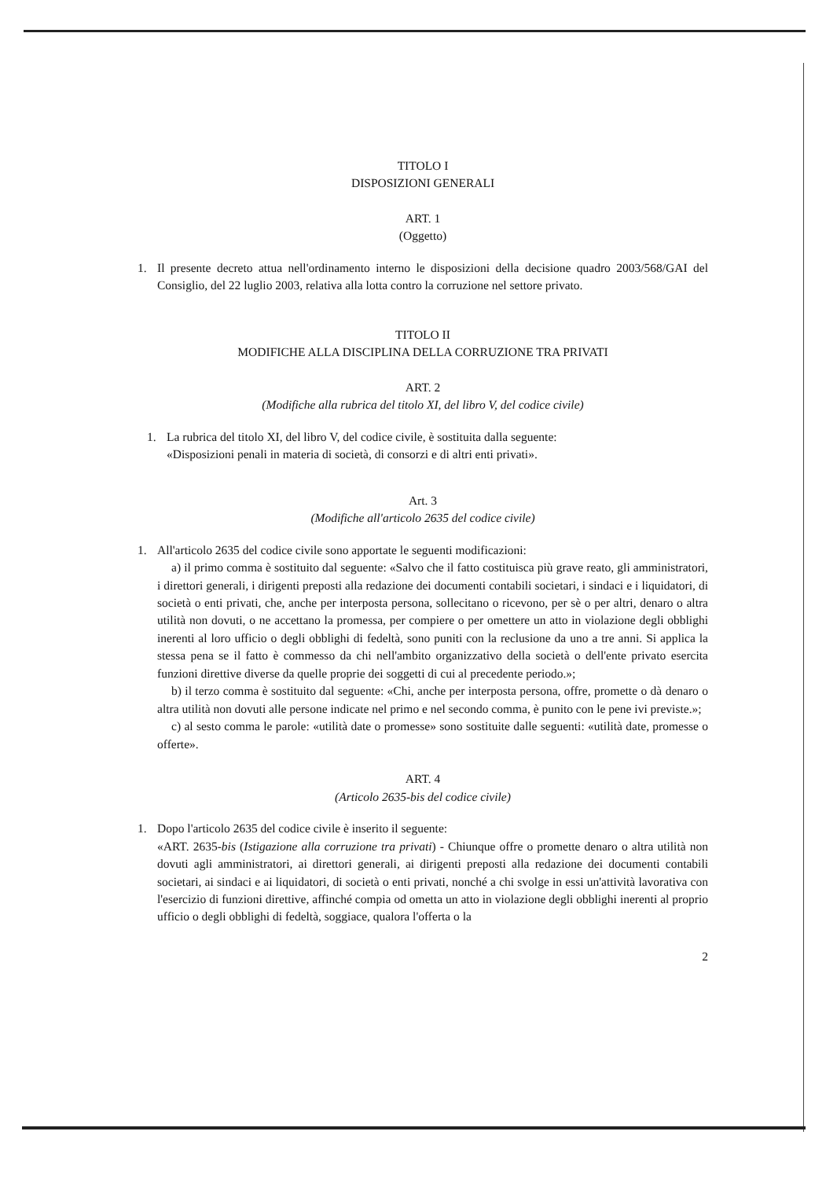TITOLO I
DISPOSIZIONI GENERALI
ART. 1
(Oggetto)
1. Il presente decreto attua nell'ordinamento interno le disposizioni della decisione quadro 2003/568/GAI del Consiglio, del 22 luglio 2003, relativa alla lotta contro la corruzione nel settore privato.
TITOLO II
MODIFICHE ALLA DISCIPLINA DELLA CORRUZIONE TRA PRIVATI
ART. 2
(Modifiche alla rubrica del titolo XI, del libro V, del codice civile)
1. La rubrica del titolo XI, del libro V, del codice civile, è sostituita dalla seguente:
«Disposizioni penali in materia di società, di consorzi e di altri enti privati».
Art. 3
(Modifiche all'articolo 2635 del codice civile)
1. All'articolo 2635 del codice civile sono apportate le seguenti modificazioni:
a) il primo comma è sostituito dal seguente: «Salvo che il fatto costituisca più grave reato, gli amministratori, i direttori generali, i dirigenti preposti alla redazione dei documenti contabili societari, i sindaci e i liquidatori, di società o enti privati, che, anche per interposta persona, sollecitano o ricevono, per sè o per altri, denaro o altra utilità non dovuti, o ne accettano la promessa, per compiere o per omettere un atto in violazione degli obblighi inerenti al loro ufficio o degli obblighi di fedeltà, sono puniti con la reclusione da uno a tre anni. Si applica la stessa pena se il fatto è commesso da chi nell'ambito organizzativo della società o dell'ente privato esercita funzioni direttive diverse da quelle proprie dei soggetti di cui al precedente periodo.»;
b) il terzo comma è sostituito dal seguente: «Chi, anche per interposta persona, offre, promette o dà denaro o altra utilità non dovuti alle persone indicate nel primo e nel secondo comma, è punito con le pene ivi previste.»;
c) al sesto comma le parole: «utilità date o promesse» sono sostituite dalle seguenti: «utilità date, promesse o offerte».
ART. 4
(Articolo 2635-bis del codice civile)
1. Dopo l'articolo 2635 del codice civile è inserito il seguente:
«ART. 2635-bis (Istigazione alla corruzione tra privati) - Chiunque offre o promette denaro o altra utilità non dovuti agli amministratori, ai direttori generali, ai dirigenti preposti alla redazione dei documenti contabili societari, ai sindaci e ai liquidatori, di società o enti privati, nonché a chi svolge in essi un'attività lavorativa con l'esercizio di funzioni direttive, affinché compia od ometta un atto in violazione degli obblighi inerenti al proprio ufficio o degli obblighi di fedeltà, soggiace, qualora l'offerta o la
2